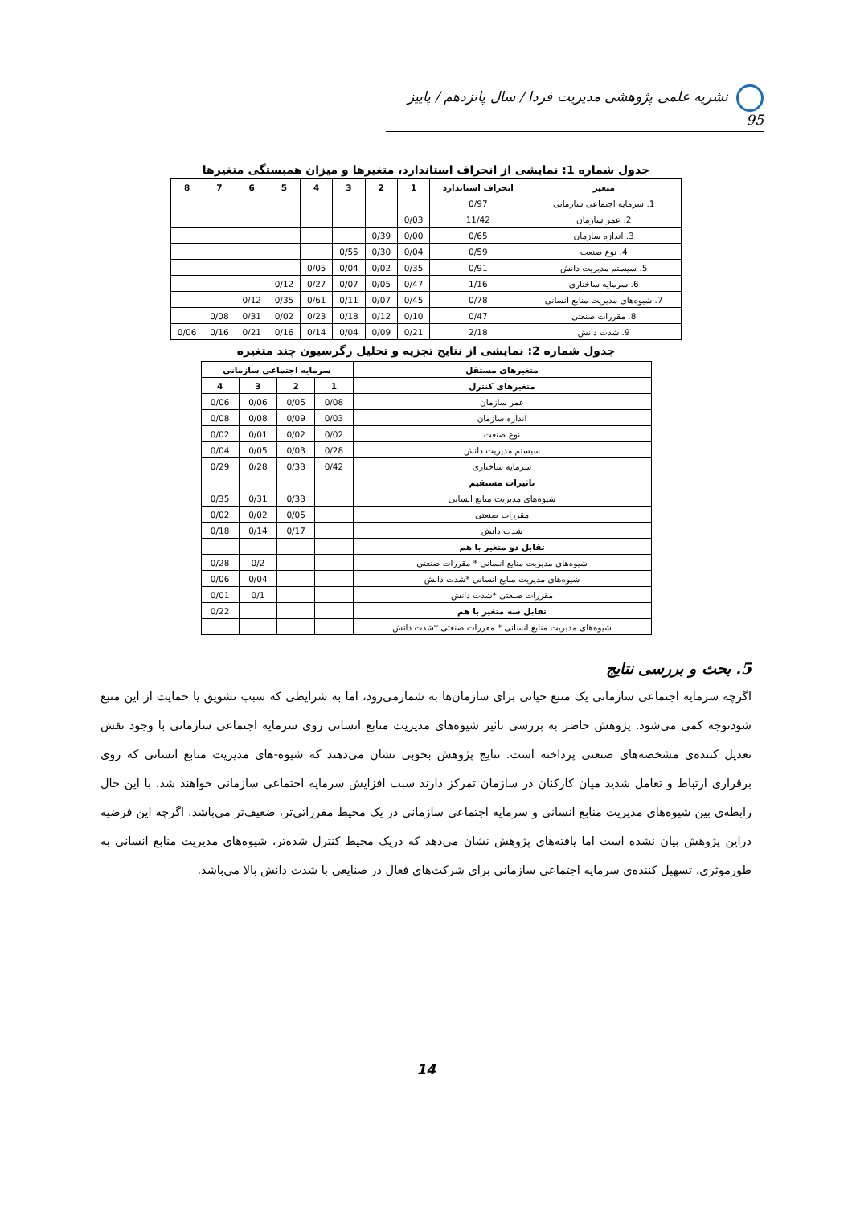نشریه علمی پژوهشی مدیریت فردا / سال پانزدهم / پاییز 95
جدول شماره 1: نمایشی از انحراف استاندارد، متغیرها و میزان همبستگی متغیرها
| متغیر | انحراف استاندارد | 1 | 2 | 3 | 4 | 5 | 6 | 7 | 8 |
| --- | --- | --- | --- | --- | --- | --- | --- | --- | --- |
| 1. سرمایه اجتماعی سازمانی | 0/97 | | | | | | | | |
| 2. عمر سازمان | 11/42 | 0/03 | | | | | | | |
| 3. اندازه سازمان | 0/65 | 0/00 | 0/39 | | | | | | |
| 4. نوع صنعت | 0/59 | 0/04 | 0/30 | 0/55 | | | | | |
| 5. سیستم مدیریت دانش | 0/91 | 0/35 | 0/02 | 0/04 | 0/05 | | | | |
| 6. سرمایه ساختاری | 1/16 | 0/47 | 0/05 | 0/07 | 0/27 | 0/12 | | | |
| 7. شیوه‌های مدیریت منابع انسانی | 0/78 | 0/45 | 0/07 | 0/11 | 0/61 | 0/35 | 0/12 | | |
| 8. مقررات صنعتی | 0/47 | 0/10 | 0/12 | 0/18 | 0/23 | 0/02 | 0/31 | 0/08 | |
| 9. شدت دانش | 2/18 | 0/21 | 0/09 | 0/04 | 0/14 | 0/16 | 0/21 | 0/16 | 0/06 |
جدول شماره 2: نمایشی از نتایج تجزیه و تحلیل رگرسیون چند متغیره
| متغیرهای مستقل | سرمایه اجتماعی سازمانی | | | |
| --- | --- | --- | --- | --- |
| متغیرهای کنترل | 1 | 2 | 3 | 4 |
| عمر سازمان | 0/08 | 0/05 | 0/06 | 0/06 |
| اندازه سازمان | 0/03 | 0/09 | 0/08 | 0/08 |
| نوع صنعت | 0/02 | 0/02 | 0/01 | 0/02 |
| سیستم مدیریت دانش | 0/28 | 0/03 | 0/05 | 0/04 |
| سرمایه ساختاری | 0/42 | 0/33 | 0/28 | 0/29 |
| تاثیرات مستقیم | | | | |
| شیوه‌های مدیریت منابع انسانی | | 0/33 | 0/31 | 0/35 |
| مقررات صنعتی | | 0/05 | 0/02 | 0/02 |
| شدت دانش | | 0/17 | 0/14 | 0/18 |
| تقابل دو متغیر با هم | | | | |
| شیوه‌های مدیریت منابع انسانی * مقررات صنعتی | | | 0/2 | 0/28 |
| شیوه‌های مدیریت منابع انسانی *شدت دانش | | | 0/04 | 0/06 |
| مقررات صنعتی *شدت دانش | | | 0/1 | 0/01 |
| تقابل سه متغیر با هم | | | | 0/22 |
| شیوه‌های مدیریت منابع انسانی * مقررات صنعتی *شدت دانش | | | | |
5. بحث و بررسی نتایج
اگرچه سرمایه اجتماعی سازمانی یک منبع حیاتی برای سازمان‌ها به شمارمی‌رود، اما به شرایطی که سبب تشویق یا حمایت از این منبع شودتوجه کمی می‌شود. پژوهش حاضر به بررسی تاثیر شیوه‌های مدیریت منابع انسانی روی سرمایه اجتماعی سازمانی با وجود نقش تعدیل کننده‌ی مشخصه‌های صنعتی پرداخته است. نتایج پژوهش بخوبی نشان می‌دهند که شیوه-های مدیریت منابع انسانی که روی برقراری ارتباط و تعامل شدید میان کارکنان در سازمان تمرکز دارند سبب افزایش سرمایه اجتماعی سازمانی خواهند شد. با این حال رابطه‌ی بین شیوه‌های مدیریت منابع انسانی و سرمایه اجتماعی سازمانی در یک محیط مقرراتی‌تر، ضعیف‌تر می‌باشد. اگرچه این فرضیه دراین پژوهش بیان نشده است اما یافته‌های پژوهش نشان می‌دهد که دریک محیط کنترل شده‌تر، شیوه‌های مدیریت منابع انسانی به طورموثری، تسهیل کننده‌ی سرمایه اجتماعی سازمانی برای شرکت‌های فعال در صنایعی با شدت دانش بالا می‌باشد.
14